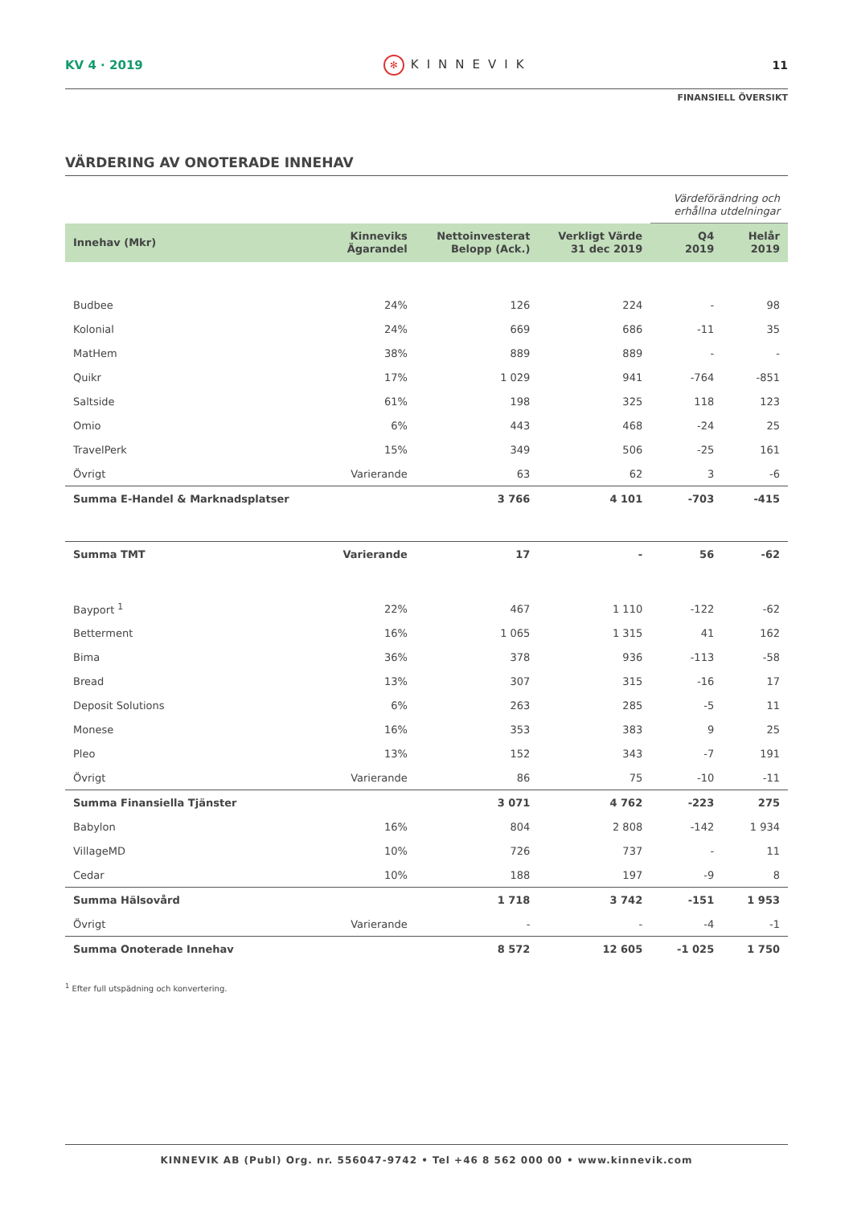KV 4 · 2019
✻ KINNEVIK 11
FINANSIELL ÖVERSIKT
VÄRDERING AV ONOTERADE INNEHAV
| | | | | Värdeförändring och erhållna utdelningar | |
| --- | --- | --- | --- | --- | --- |
| Innehav (Mkr) | Kinneviks Ägarandel | Nettoinvesterat Belopp (Ack.) | Verkligt Värde 31 dec 2019 | Q4 2019 | Helår 2019 |
| Budbee | 24% | 126 | 224 | - | 98 |
| Kolonial | 24% | 669 | 686 | -11 | 35 |
| MatHem | 38% | 889 | 889 | - | - |
| Quikr | 17% | 1 029 | 941 | -764 | -851 |
| Saltside | 61% | 198 | 325 | 118 | 123 |
| Omio | 6% | 443 | 468 | -24 | 25 |
| TravelPerk | 15% | 349 | 506 | -25 | 161 |
| Övrigt | Varierande | 63 | 62 | 3 | -6 |
| Summa E-Handel & Marknadsplatser | | 3 766 | 4 101 | -703 | -415 |
| Summa TMT | Varierande | 17 | - | 56 | -62 |
| Bayport <sup>1</sup> | 22% | 467 | 1 110 | -122 | -62 |
| Betterment | 16% | 1 065 | 1 315 | 41 | 162 |
| Bima | 36% | 378 | 936 | -113 | -58 |
| Bread | 13% | 307 | 315 | -16 | 17 |
| Deposit Solutions | 6% | 263 | 285 | -5 | 11 |
| Monese | 16% | 353 | 383 | 9 | 25 |
| Pleo | 13% | 152 | 343 | -7 | 191 |
| Övrigt | Varierande | 86 | 75 | -10 | -11 |
| Summa Finansiella Tjänster | | 3 071 | 4 762 | -223 | 275 |
| Babylon | 16% | 804 | 2 808 | -142 | 1 934 |
| VillageMD | 10% | 726 | 737 | - | 11 |
| Cedar | 10% | 188 | 197 | -9 | 8 |
| Summa Hälsovård | | 1 718 | 3 742 | -151 | 1 953 |
| Övrigt | Varierande | - | - | -4 | -1 |
| Summa Onoterade Innehav | | 8 572 | 12 605 | -1 025 | 1 750 |
<sup>1</sup> Efter full utspädning och konvertering.
KINNEVIK AB (Publ) Org. nr. 556047-9742 • Tel +46 8 562 000 00 • www.kinnevik.com